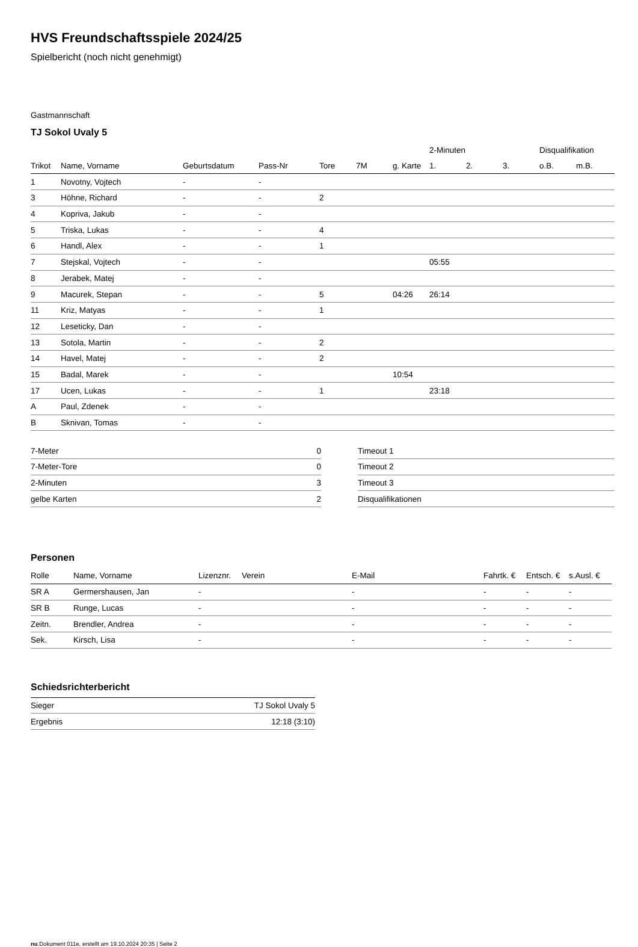HVS Freundschaftsspiele 2024/25
Spielbericht (noch nicht genehmigt)
Gastmannschaft
TJ Sokol Uvaly 5
| | | | | | | | 2-Minuten | | | Disqualifikation | |
| Trikot | Name, Vorname | Geburtsdatum | Pass-Nr | Tore | 7M | g. Karte | 1. | 2. | 3. | o.B. | m.B. |
| 1 | Novotny, Vojtech | - | - | | | | | | | | |
| 3 | Höhne, Richard | - | - | 2 | | | | | | | |
| 4 | Kopriva, Jakub | - | - | | | | | | | | |
| 5 | Triska, Lukas | - | - | 4 | | | | | | | |
| 6 | Handl, Alex | - | - | 1 | | | | | | | |
| 7 | Stejskal, Vojtech | - | - | | | | 05:55 | | | | |
| 8 | Jerabek, Matej | - | - | | | | | | | | |
| 9 | Macurek, Stepan | - | - | 5 | | 04:26 | 26:14 | | | | |
| 11 | Kriz, Matyas | - | - | 1 | | | | | | | |
| 12 | Leseticky, Dan | - | - | | | | | | | | |
| 13 | Sotola, Martin | - | - | 2 | | | | | | | |
| 14 | Havel, Matej | - | - | 2 | | | | | | | |
| 15 | Badal, Marek | - | - | | | 10:54 | | | | | |
| 17 | Ucen, Lukas | - | - | 1 | | | 23:18 | | | | |
| A | Paul, Zdenek | - | - | | | | | | | | |
| B | Sknivan, Tomas | - | - | | | | | | | | |
| 7-Meter | 0 |
| 7-Meter-Tore | 0 |
| 2-Minuten | 3 |
| gelbe Karten | 2 |
| Timeout 1 |
| Timeout 2 |
| Timeout 3 |
| Disqualifikationen |
Personen
| Rolle | Name, Vorname | Lizenznr. | Verein | E-Mail | Fahrtk. € | Entsch. € | s.Ausl. € |
| --- | --- | --- | --- | --- | --- | --- | --- |
| SR A | Germershausen, Jan | - | | - | - | - | - |
| SR B | Runge, Lucas | - | | - | - | - | - |
| Zeitn. | Brendler, Andrea | - | | - | - | - | - |
| Sek. | Kirsch, Lisa | - | | - | - | - | - |
Schiedsrichterbericht
| Sieger | TJ Sokol Uvaly 5 |
| Ergebnis | 12:18 (3:10) |
nu.Dokument 011e, erstellt am 19.10.2024 20:35 | Seite 2